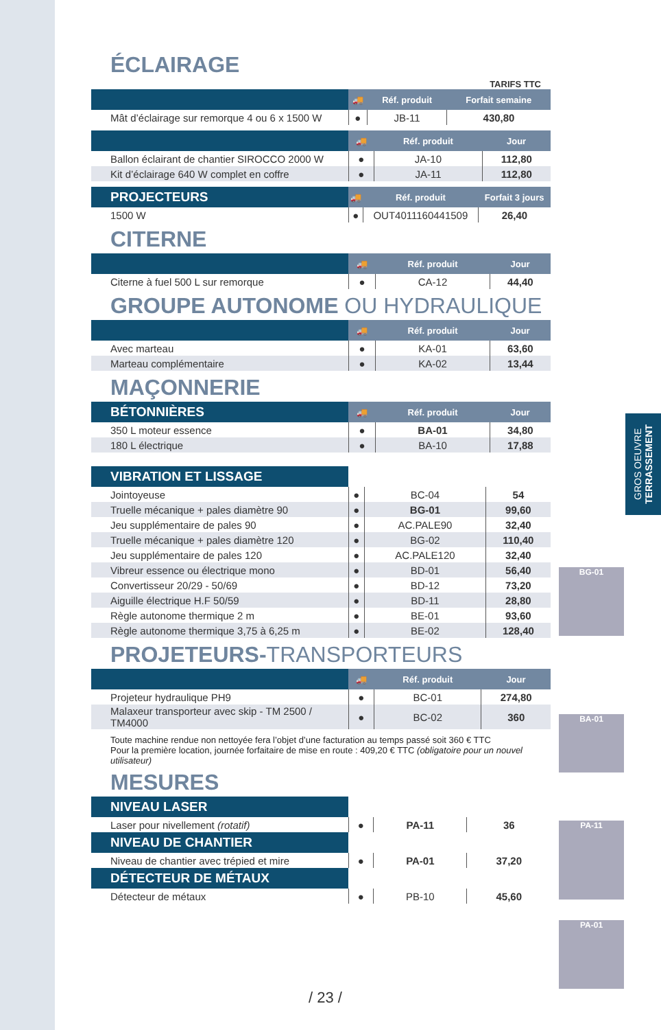GROS OEUVRE
TERRASSEMENT
ÉCLAIRAGE
TARIFS TTC
| | 🚚 | Réf. produit | Forfait semaine |
| --- | --- | --- | --- |
| Mât d’éclairage sur remorque 4 ou 6 x 1500 W | ● | JB-11 | 430,80 |
| | 🚚 | Réf. produit | Jour |
| --- | --- | --- | --- |
| Ballon éclairant de chantier SIROCCO 2000 W | ● | JA-10 | 112,80 |
| Kit d’éclairage 640 W complet en coffre | ● | JA-11 | 112,80 |
| PROJECTEURS | 🚚 | Réf. produit | Forfait 3 jours |
| --- | --- | --- | --- |
| 1500 W | ● | OUT4011160441509 | 26,40 |
CITERNE
| | 🚚 | Réf. produit | Jour |
| --- | --- | --- | --- |
| Citerne à fuel 500 L sur remorque | ● | CA-12 | 44,40 |
GROUPE AUTONOME OU HYDRAULIQUE
| | 🚚 | Réf. produit | Jour |
| --- | --- | --- | --- |
| Avec marteau | ● | KA-01 | 63,60 |
| Marteau complémentaire | ● | KA-02 | 13,44 |
MAÇONNERIE
| BÉTONNIÈRES | 🚚 | Réf. produit | Jour |
| --- | --- | --- | --- |
| 350 L moteur essence | ● | BA-01 | 34,80 |
| 180 L électrique | ● | BA-10 | 17,88 |
| VIBRATION ET LISSAGE | | | |
| --- | --- | --- | --- |
| Jointoyeuse | ● | BC-04 | 54 |
| Truelle mécanique + pales diamètre 90 | ● | BG-01 | 99,60 |
| Jeu supplémentaire de pales 90 | ● | AC.PALE90 | 32,40 |
| Truelle mécanique + pales diamètre 120 | ● | BG-02 | 110,40 |
| Jeu supplémentaire de pales 120 | ● | AC.PALE120 | 32,40 |
| Vibreur essence ou électrique mono | ● | BD-01 | 56,40 |
| Convertisseur 20/29 - 50/69 | ● | BD-12 | 73,20 |
| Aiguille électrique H.F 50/59 | ● | BD-11 | 28,80 |
| Règle autonome thermique 2 m | ● | BE-01 | 93,60 |
| Règle autonome thermique 3,75 à 6,25 m | ● | BE-02 | 128,40 |
PROJETEURS-TRANSPORTEURS
| | 🚚 | Réf. produit | Jour |
| --- | --- | --- | --- |
| Projeteur hydraulique PH9 | ● | BC-01 | 274,80 |
| Malaxeur transporteur avec skip - TM 2500 / TM4000 | ● | BC-02 | 360 |
Toute machine rendue non nettoyée fera l’objet d’une facturation au temps passé soit 360 € TTC
Pour la première location, journée forfaitaire de mise en route : 409,20 € TTC (obligatoire pour un nouvel utilisateur)
MESURES
| NIVEAU LASER | | | |
| --- | --- | --- | --- |
| Laser pour nivellement (rotatif) | ● | PA-11 | 36 |
| NIVEAU DE CHANTIER | | | |
| Niveau de chantier avec trépied et mire | ● | PA-01 | 37,20 |
| DÉTECTEUR DE MÉTAUX | | | |
| Détecteur de métaux | ● | PB-10 | 45,60 |
BG-01
BA-01
PA-11
PA-01
/ 23 /